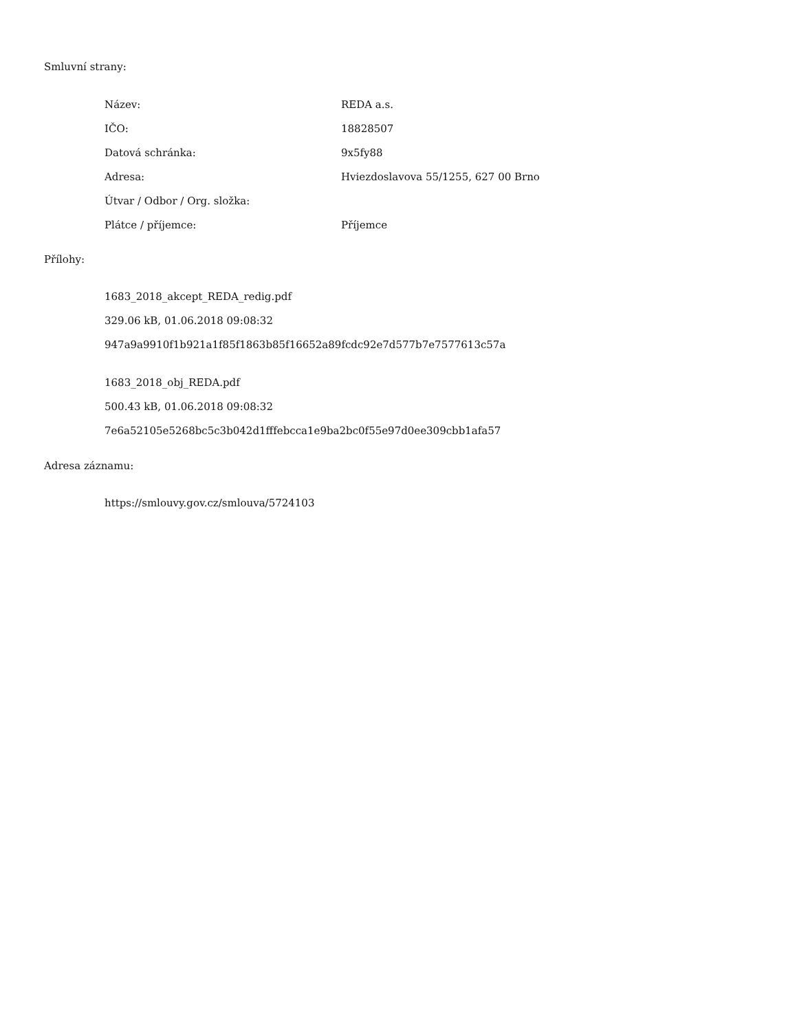Smluvní strany:
| Název: | REDA a.s. |
| IČO: | 18828507 |
| Datová schránka: | 9x5fy88 |
| Adresa: | Hviezdoslavova 55/1255, 627 00 Brno |
| Útvar / Odbor / Org. složka: | |
| Plátce / příjemce: | Příjemce |
Přílohy:
1683_2018_akcept_REDA_redig.pdf
329.06 kB, 01.06.2018 09:08:32
947a9a9910f1b921a1f85f1863b85f16652a89fcdc92e7d577b7e7577613c57a
1683_2018_obj_REDA.pdf
500.43 kB, 01.06.2018 09:08:32
7e6a52105e5268bc5c3b042d1fffebcca1e9ba2bc0f55e97d0ee309cbb1afa57
Adresa záznamu:
https://smlouvy.gov.cz/smlouva/5724103